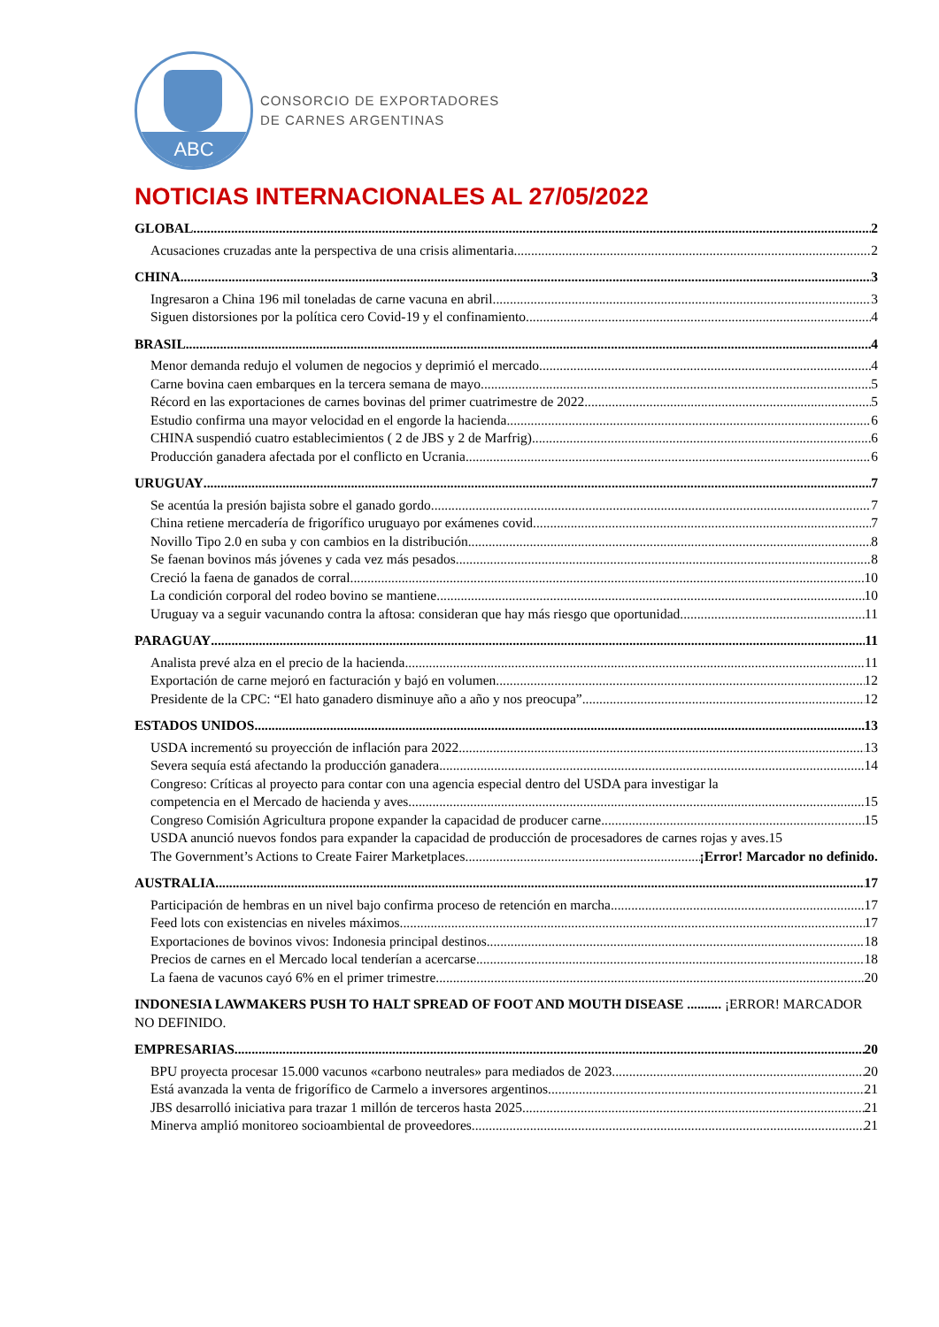ABC
CONSORCIO DE EXPORTADORES
DE CARNES ARGENTINAS
NOTICIAS INTERNACIONALES AL 27/05/2022
GLOBAL 2
Acusaciones cruzadas ante la perspectiva de una crisis alimentaria 2
CHINA 3
Ingresaron a China 196 mil toneladas de carne vacuna en abril 3
Siguen distorsiones por la política cero Covid-19 y el confinamiento 4
BRASIL 4
Menor demanda redujo el volumen de negocios y deprimió el mercado 4
Carne bovina caen embarques en la tercera semana de mayo 5
Récord en las exportaciones de carnes bovinas del primer cuatrimestre de 2022 5
Estudio confirma una mayor velocidad en el engorde la hacienda 6
CHINA suspendió cuatro establecimientos ( 2 de JBS y 2 de Marfrig) 6
Producción ganadera afectada por el conflicto en Ucrania 6
URUGUAY 7
Se acentúa la presión bajista sobre el ganado gordo 7
China retiene mercadería de frigorífico uruguayo por exámenes covid 7
Novillo Tipo 2.0 en suba y con cambios en la distribución 8
Se faenan bovinos más jóvenes y cada vez más pesados 8
Creció la faena de ganados de corral 10
La condición corporal del rodeo bovino se mantiene 10
Uruguay va a seguir vacunando contra la aftosa: consideran que hay más riesgo que oportunidad 11
PARAGUAY 11
Analista prevé alza en el precio de la hacienda 11
Exportación de carne mejoró en facturación y bajó en volumen 12
Presidente de la CPC: “El hato ganadero disminuye año a año y nos preocupa” 12
ESTADOS UNIDOS 13
USDA incrementó su proyección de inflación para 2022 13
Severa sequía está afectando la producción ganadera 14
Congreso: Críticas al proyecto para contar con una agencia especial dentro del USDA para investigar la
competencia en el Mercado de hacienda y aves 15
Congreso Comisión Agricultura propone expander la capacidad de producer carne 15
USDA anunció nuevos fondos para expander la capacidad de producción de procesadores de carnes rojas y aves. 15
The Government’s Actions to Create Fairer Marketplaces ¡Error! Marcador no definido.
AUSTRALIA 17
Participación de hembras en un nivel bajo confirma proceso de retención en marcha 17
Feed lots con existencias en niveles máximos 17
Exportaciones de bovinos vivos: Indonesia principal destinos 18
Precios de carnes en el Mercado local tenderían a acercarse 18
La faena de vacunos cayó 6% en el primer trimestre 20
INDONESIA LAWMAKERS PUSH TO HALT SPREAD OF FOOT AND MOUTH DISEASE .......... ¡ERROR! MARCADOR NO DEFINIDO.
EMPRESARIAS 20
BPU proyecta procesar 15.000 vacunos «carbono neutrales» para mediados de 2023 20
Está avanzada la venta de frigorífico de Carmelo a inversores argentinos 21
JBS desarrolló iniciativa para trazar 1 millón de terceros hasta 2025 21
Minerva amplió monitoreo socioambiental de proveedores 21